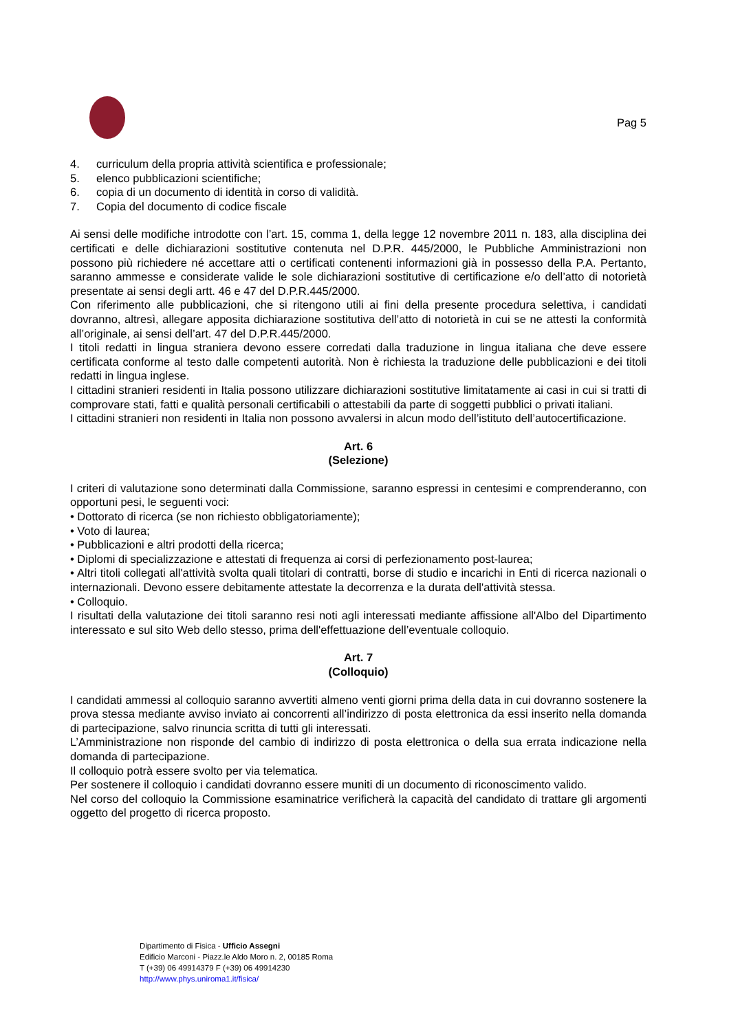Pag 5
4. curriculum della propria attività scientifica e professionale;
5. elenco pubblicazioni scientifiche;
6. copia di un documento di identità in corso di validità.
7. Copia del documento di codice fiscale
Ai sensi delle modifiche introdotte con l’art. 15, comma 1, della legge 12 novembre 2011 n. 183, alla disciplina dei certificati e delle dichiarazioni sostitutive contenuta nel D.P.R. 445/2000, le Pubbliche Amministrazioni non possono più richiedere né accettare atti o certificati contenenti informazioni già in possesso della P.A. Pertanto, saranno ammesse e considerate valide le sole dichiarazioni sostitutive di certificazione e/o dell’atto di notorietà presentate ai sensi degli artt. 46 e 47 del D.P.R.445/2000.
Con riferimento alle pubblicazioni, che si ritengono utili ai fini della presente procedura selettiva, i candidati dovranno, altresì, allegare apposita dichiarazione sostitutiva dell’atto di notorietà in cui se ne attesti la conformità all’originale, ai sensi dell’art. 47 del D.P.R.445/2000.
I titoli redatti in lingua straniera devono essere corredati dalla traduzione in lingua italiana che deve essere certificata conforme al testo dalle competenti autorità. Non è richiesta la traduzione delle pubblicazioni e dei titoli redatti in lingua inglese.
I cittadini stranieri residenti in Italia possono utilizzare dichiarazioni sostitutive limitatamente ai casi in cui si tratti di comprovare stati, fatti e qualità personali certificabili o attestabili da parte di soggetti pubblici o privati italiani.
I cittadini stranieri non residenti in Italia non possono avvalersi in alcun modo dell’istituto dell’autocertificazione.
Art. 6
(Selezione)
I criteri di valutazione sono determinati dalla Commissione, saranno espressi in centesimi e comprenderanno, con opportuni pesi, le seguenti voci:
• Dottorato di ricerca (se non richiesto obbligatoriamente);
• Voto di laurea;
• Pubblicazioni e altri prodotti della ricerca;
• Diplomi di specializzazione e attestati di frequenza ai corsi di perfezionamento post-laurea;
• Altri titoli collegati all'attività svolta quali titolari di contratti, borse di studio e incarichi in Enti di ricerca nazionali o internazionali. Devono essere debitamente attestate la decorrenza e la durata dell'attività stessa.
• Colloquio.
I risultati della valutazione dei titoli saranno resi noti agli interessati mediante affissione all'Albo del Dipartimento interessato e sul sito Web dello stesso, prima dell'effettuazione dell’eventuale colloquio.
Art. 7
(Colloquio)
I candidati ammessi al colloquio saranno avvertiti almeno venti giorni prima della data in cui dovranno sostenere la prova stessa mediante avviso inviato ai concorrenti all’indirizzo di posta elettronica da essi inserito nella domanda di partecipazione, salvo rinuncia scritta di tutti gli interessati.
L’Amministrazione non risponde del cambio di indirizzo di posta elettronica o della sua errata indicazione nella domanda di partecipazione.
Il colloquio potrà essere svolto per via telematica.
Per sostenere il colloquio i candidati dovranno essere muniti di un documento di riconoscimento valido.
Nel corso del colloquio la Commissione esaminatrice verificherà la capacità del candidato di trattare gli argomenti oggetto del progetto di ricerca proposto.
Dipartimento di Fisica - Ufficio Assegni
Edificio Marconi - Piazz.le Aldo Moro n. 2, 00185 Roma
T (+39) 06 49914379 F (+39) 06 49914230
http://www.phys.uniroma1.it/fisica/